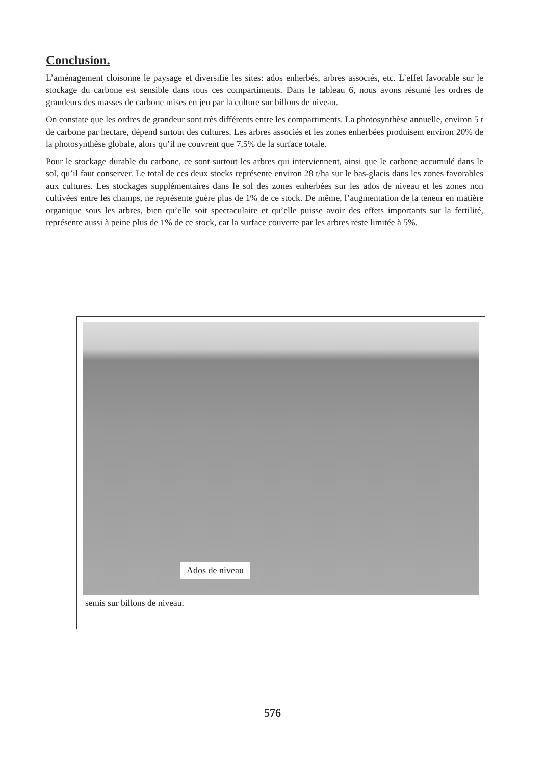Conclusion.
L’aménagement cloisonne le paysage et diversifie les sites: ados enherbés, arbres associés, etc. L’effet favorable sur le stockage du carbone est sensible dans tous ces compartiments. Dans le tableau 6, nous avons résumé les ordres de grandeurs des masses de carbone mises en jeu par la culture sur billons de niveau.
On constate que les ordres de grandeur sont très différents entre les compartiments. La photosynthèse annuelle, environ 5 t de carbone par hectare, dépend surtout des cultures. Les arbres associés et les zones enherbées produisent environ 20% de la photosynthèse globale, alors qu’il ne couvrent que 7,5% de la surface totale.
Pour le stockage durable du carbone, ce sont surtout les arbres qui interviennent, ainsi que le carbone accumulé dans le sol, qu’il faut conserver. Le total de ces deux stocks représente environ 28 t/ha sur le bas-glacis dans les zones favorables aux cultures. Les stockages supplémentaires dans le sol des zones enherbées sur les ados de niveau et les zones non cultivées entre les champs, ne représente guère plus de 1% de ce stock. De même, l’augmentation de la teneur en matière organique sous les arbres, bien qu’elle soit spectaculaire et qu’elle puisse avoir des effets importants sur la fertilité, représente aussi à peine plus de 1% de ce stock, car la surface couverte par les arbres reste limitée à 5%.
Ados de niveau
semis sur billons de niveau.
576